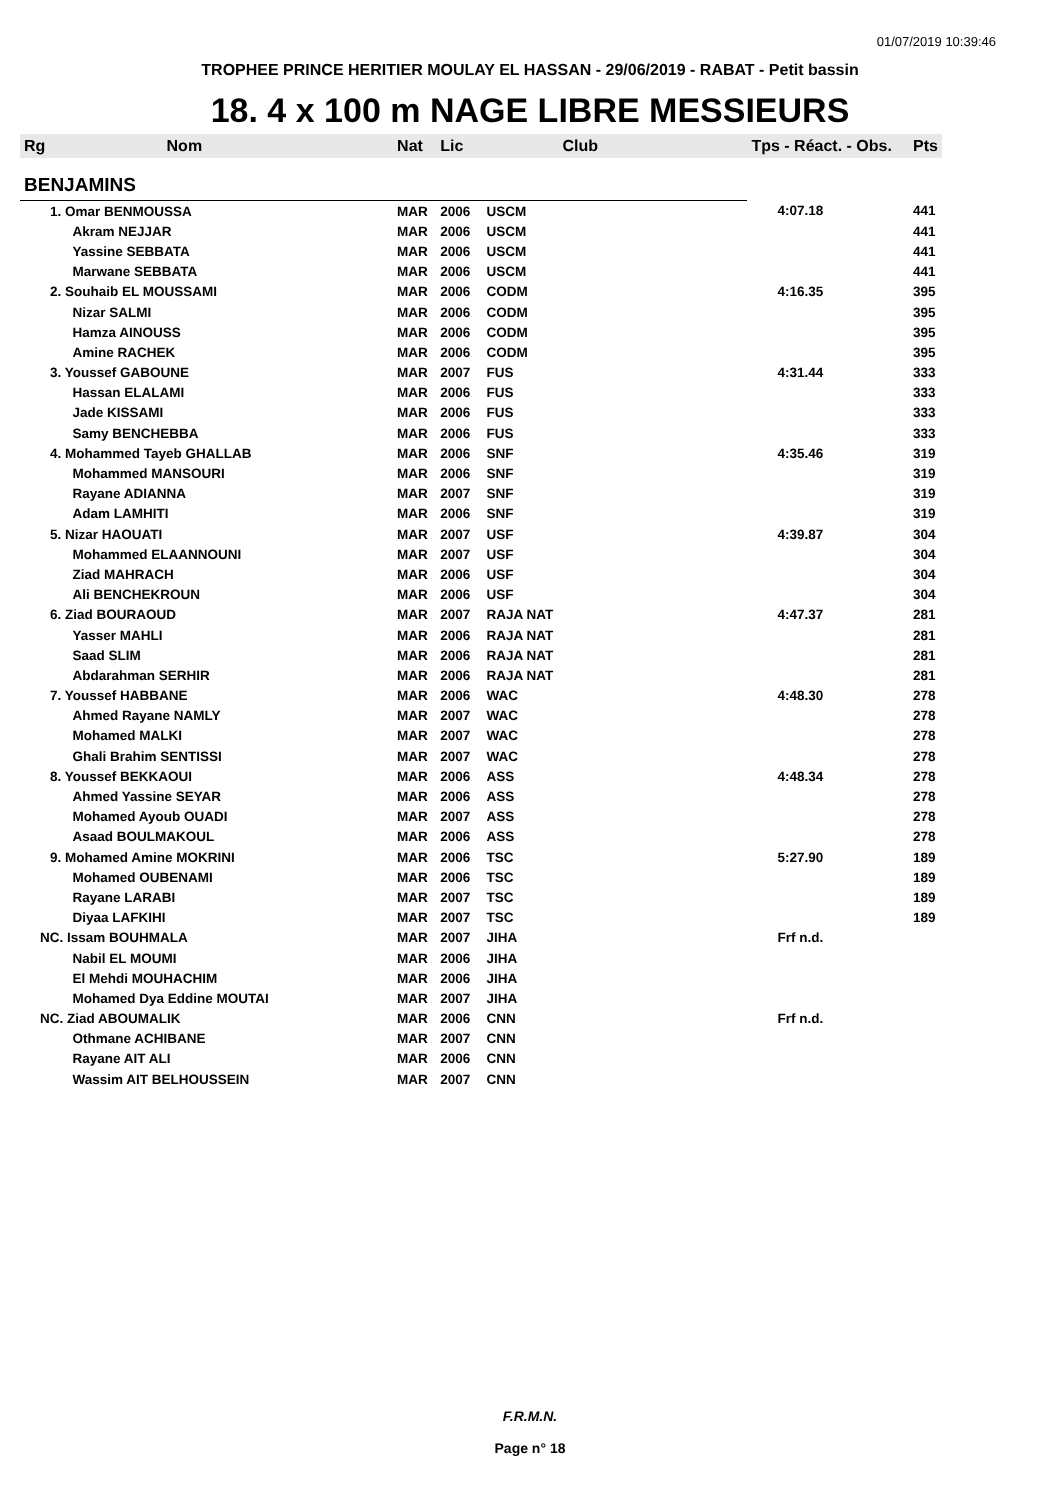01/07/2019 10:39:46
TROPHEE PRINCE HERITIER MOULAY EL HASSAN - 29/06/2019 - RABAT - Petit bassin
18. 4 x 100 m NAGE LIBRE MESSIEURS
| Rg | Nom | Nat | Lic | Club | Tps - Réact. - Obs. | Pts |
| --- | --- | --- | --- | --- | --- | --- |
| BENJAMINS | | | | | | |
| 1. Omar BENMOUSSA | | MAR | 2006 | USCM | 4:07.18 | 441 |
| | Akram NEJJAR | MAR | 2006 | USCM | | 441 |
| | Yassine SEBBATA | MAR | 2006 | USCM | | 441 |
| | Marwane SEBBATA | MAR | 2006 | USCM | | 441 |
| 2. Souhaib EL MOUSSAMI | | MAR | 2006 | CODM | 4:16.35 | 395 |
| | Nizar SALMI | MAR | 2006 | CODM | | 395 |
| | Hamza AINOUSS | MAR | 2006 | CODM | | 395 |
| | Amine RACHEK | MAR | 2006 | CODM | | 395 |
| 3. Youssef GABOUNE | | MAR | 2007 | FUS | 4:31.44 | 333 |
| | Hassan ELALAMI | MAR | 2006 | FUS | | 333 |
| | Jade KISSAMI | MAR | 2006 | FUS | | 333 |
| | Samy BENCHEBBA | MAR | 2006 | FUS | | 333 |
| 4. Mohammed Tayeb GHALLAB | | MAR | 2006 | SNF | 4:35.46 | 319 |
| | Mohammed MANSOURI | MAR | 2006 | SNF | | 319 |
| | Rayane ADIANNA | MAR | 2007 | SNF | | 319 |
| | Adam LAMHITI | MAR | 2006 | SNF | | 319 |
| 5. Nizar HAOUATI | | MAR | 2007 | USF | 4:39.87 | 304 |
| | Mohammed ELAANNOUNI | MAR | 2007 | USF | | 304 |
| | Ziad MAHRACH | MAR | 2006 | USF | | 304 |
| | Ali BENCHEKROUN | MAR | 2006 | USF | | 304 |
| 6. Ziad BOURAOUD | | MAR | 2007 | RAJA NAT | 4:47.37 | 281 |
| | Yasser MAHLI | MAR | 2006 | RAJA NAT | | 281 |
| | Saad SLIM | MAR | 2006 | RAJA NAT | | 281 |
| | Abdarahman SERHIR | MAR | 2006 | RAJA NAT | | 281 |
| 7. Youssef HABBANE | | MAR | 2006 | WAC | 4:48.30 | 278 |
| | Ahmed Rayane NAMLY | MAR | 2007 | WAC | | 278 |
| | Mohamed MALKI | MAR | 2007 | WAC | | 278 |
| | Ghali Brahim SENTISSI | MAR | 2007 | WAC | | 278 |
| 8. Youssef BEKKAOUI | | MAR | 2006 | ASS | 4:48.34 | 278 |
| | Ahmed Yassine SEYAR | MAR | 2006 | ASS | | 278 |
| | Mohamed Ayoub OUADI | MAR | 2007 | ASS | | 278 |
| | Asaad BOULMAKOUL | MAR | 2006 | ASS | | 278 |
| 9. Mohamed Amine MOKRINI | | MAR | 2006 | TSC | 5:27.90 | 189 |
| | Mohamed OUBENAMI | MAR | 2006 | TSC | | 189 |
| | Rayane LARABI | MAR | 2007 | TSC | | 189 |
| | Diyaa LAFKIHI | MAR | 2007 | TSC | | 189 |
| NC. Issam BOUHMALA | | MAR | 2007 | JIHA | Frf n.d. | |
| | Nabil EL MOUMI | MAR | 2006 | JIHA | | |
| | El Mehdi MOUHACHIM | MAR | 2006 | JIHA | | |
| | Mohamed Dya Eddine MOUTAI | MAR | 2007 | JIHA | | |
| NC. Ziad ABOUMALIK | | MAR | 2006 | CNN | Frf n.d. | |
| | Othmane ACHIBANE | MAR | 2007 | CNN | | |
| | Rayane AIT ALI | MAR | 2006 | CNN | | |
| | Wassim AIT BELHOUSSEIN | MAR | 2007 | CNN | | |
F.R.M.N.
Page n° 18